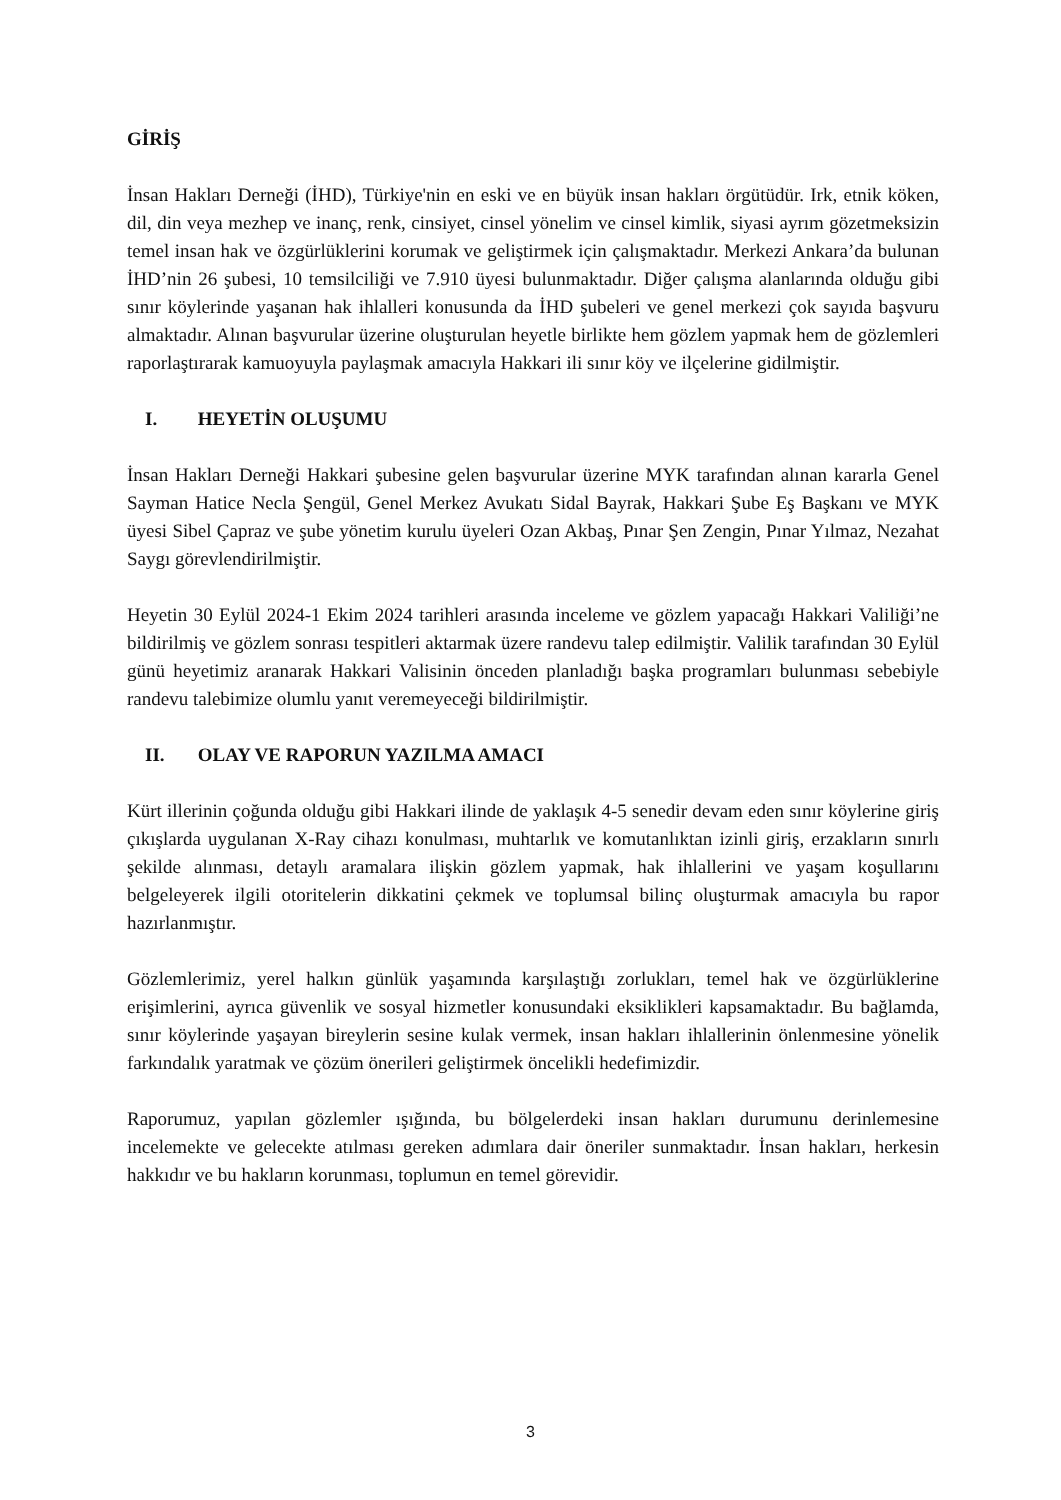GİRİŞ
İnsan Hakları Derneği (İHD), Türkiye'nin en eski ve en büyük insan hakları örgütüdür. Irk, etnik köken, dil, din veya mezhep ve inanç, renk, cinsiyet, cinsel yönelim ve cinsel kimlik, siyasi ayrım gözetmeksizin temel insan hak ve özgürlüklerini korumak ve geliştirmek için çalışmaktadır. Merkezi Ankara’da bulunan İHD’nin 26 şubesi, 10 temsilciliği ve 7.910 üyesi bulunmaktadır. Diğer çalışma alanlarında olduğu gibi sınır köylerinde yaşanan hak ihlalleri konusunda da İHD şubeleri ve genel merkezi çok sayıda başvuru almaktadır. Alınan başvurular üzerine oluşturulan heyetle birlikte hem gözlem yapmak hem de gözlemleri raporlaştırarak kamuoyuyla paylaşmak amacıyla Hakkari ili sınır köy ve ilçelerine gidilmiştir.
I. HEYETİN OLUŞUMU
İnsan Hakları Derneği Hakkari şubesine gelen başvurular üzerine MYK tarafından alınan kararla Genel Sayman Hatice Necla Şengül, Genel Merkez Avukatı Sidal Bayrak, Hakkari Şube Eş Başkanı ve MYK üyesi Sibel Çapraz ve şube yönetim kurulu üyeleri Ozan Akbaş, Pınar Şen Zengin, Pınar Yılmaz, Nezahat Saygı görevlendirilmiştir.
Heyetin 30 Eylül 2024-1 Ekim 2024 tarihleri arasında inceleme ve gözlem yapacağı Hakkari Valiliği’ne bildirilmiş ve gözlem sonrası tespitleri aktarmak üzere randevu talep edilmiştir. Valilik tarafından 30 Eylül günü heyetimiz aranarak Hakkari Valisinin önceden planladığı başka programları bulunması sebebiyle randevu talebimize olumlu yanıt veremeyeceği bildirilmiştir.
II. OLAY VE RAPORUN YAZILMA AMACI
Kürt illerinin çoğunda olduğu gibi Hakkari ilinde de yaklaşık 4-5 senedir devam eden sınır köylerine giriş çıkışlarda uygulanan X-Ray cihazı konulması, muhtarlık ve komutanlıktan izinli giriş, erzakların sınırlı şekilde alınması, detaylı aramalara ilişkin gözlem yapmak, hak ihlallerini ve yaşam koşullarını belgeleyerek ilgili otoritelerin dikkatini çekmek ve toplumsal bilinç oluşturmak amacıyla bu rapor hazırlanmıştır.
Gözlemlerimiz, yerel halkın günlük yaşamında karşılaştığı zorlukları, temel hak ve özgürlüklerine erişimlerini, ayrıca güvenlik ve sosyal hizmetler konusundaki eksiklikleri kapsamaktadır. Bu bağlamda, sınır köylerinde yaşayan bireylerin sesine kulak vermek, insan hakları ihlallerinin önlenmesine yönelik farkındalık yaratmak ve çözüm önerileri geliştirmek öncelikli hedefimizdir.
Raporumuz, yapılan gözlemler ışığında, bu bölgelerdeki insan hakları durumunu derinlemesine incelemekte ve gelecekte atılması gereken adımlara dair öneriler sunmaktadır. İnsan hakları, herkesin hakkıdır ve bu hakların korunması, toplumun en temel görevidir.
3